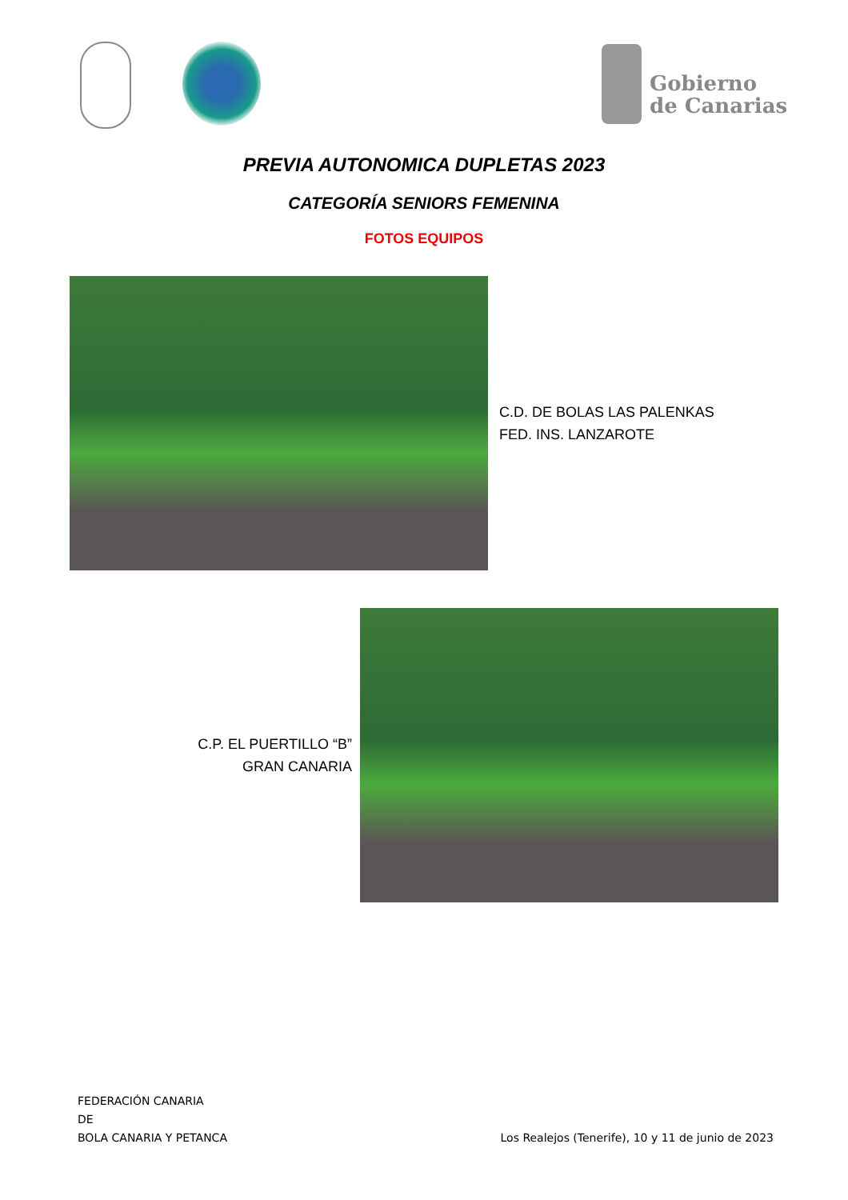Gobierno
de Canarias
PREVIA AUTONOMICA DUPLETAS 2023
CATEGORÍA SENIORS FEMENINA
FOTOS EQUIPOS
C.D. DE BOLAS LAS PALENKAS
FED. INS. LANZAROTE
C.P. EL PUERTILLO “B”
GRAN CANARIA
FEDERACIÓN CANARIA
DE
BOLA CANARIA Y PETANCA
Los Realejos (Tenerife), 10 y 11 de junio de 2023